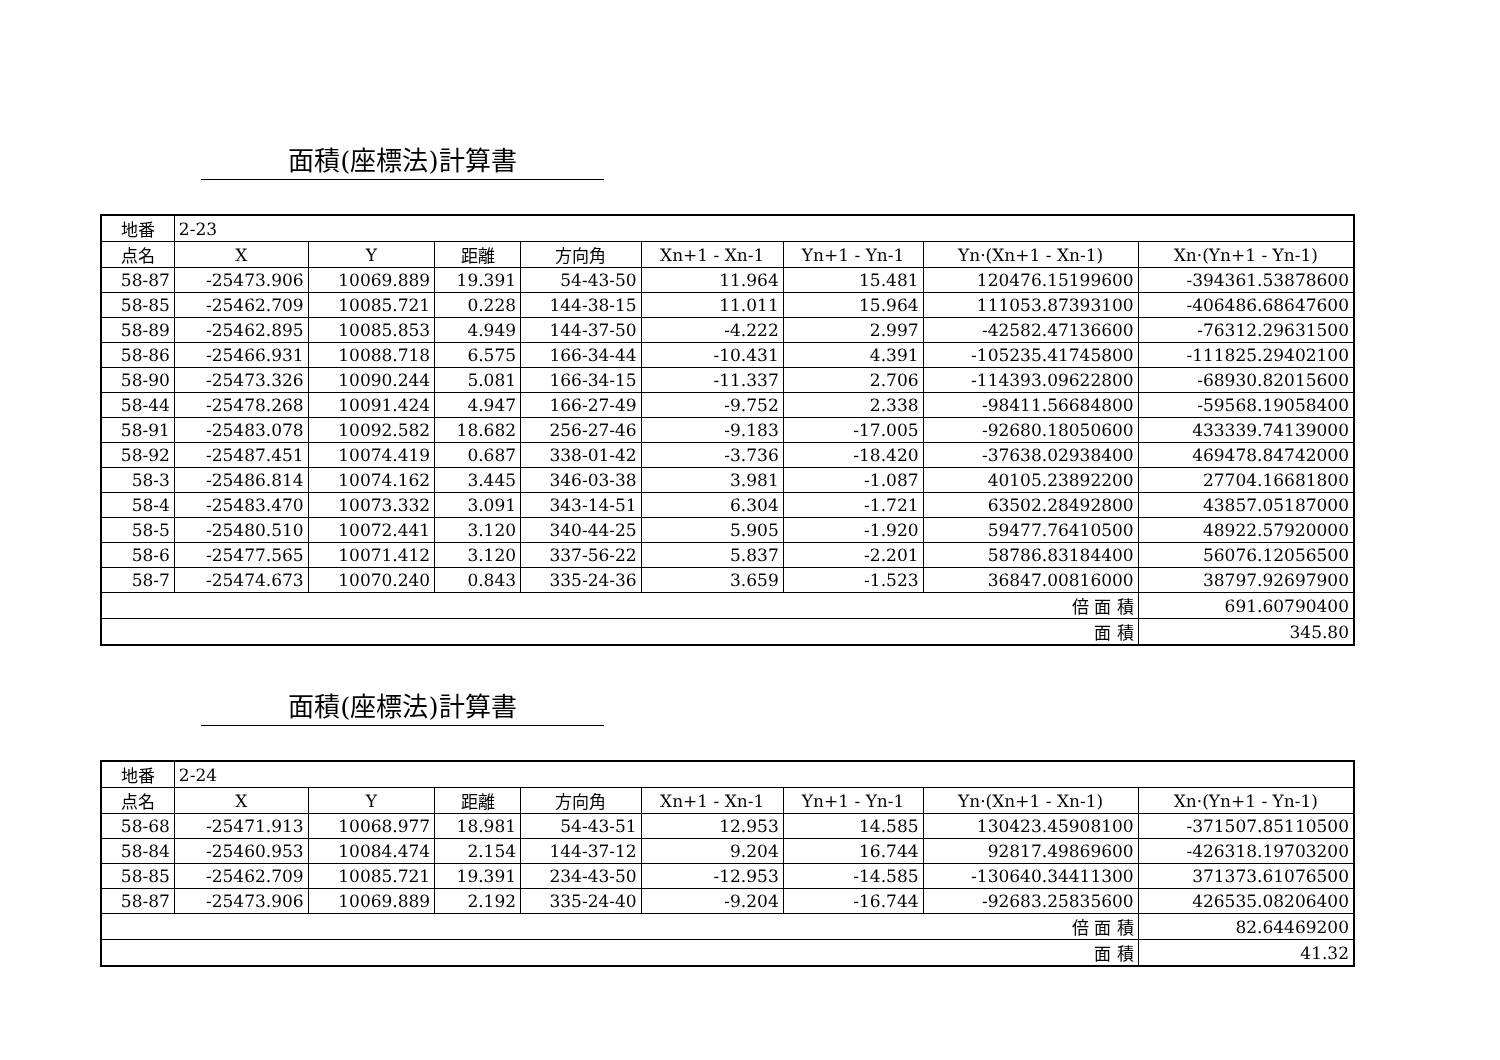面積(座標法)計算書
| 地番 | 2-23 | | | | | | | |
| 点名 | X | Y | 距離 | 方向角 | Xn+1 - Xn-1 | Yn+1 - Yn-1 | Yn·(Xn+1 - Xn-1) | Xn·(Yn+1 - Yn-1) |
| 58-87 | -25473.906 | 10069.889 | 19.391 | 54-43-50 | 11.964 | 15.481 | 120476.15199600 | -394361.53878600 |
| 58-85 | -25462.709 | 10085.721 | 0.228 | 144-38-15 | 11.011 | 15.964 | 111053.87393100 | -406486.68647600 |
| 58-89 | -25462.895 | 10085.853 | 4.949 | 144-37-50 | -4.222 | 2.997 | -42582.47136600 | -76312.29631500 |
| 58-86 | -25466.931 | 10088.718 | 6.575 | 166-34-44 | -10.431 | 4.391 | -105235.41745800 | -111825.29402100 |
| 58-90 | -25473.326 | 10090.244 | 5.081 | 166-34-15 | -11.337 | 2.706 | -114393.09622800 | -68930.82015600 |
| 58-44 | -25478.268 | 10091.424 | 4.947 | 166-27-49 | -9.752 | 2.338 | -98411.56684800 | -59568.19058400 |
| 58-91 | -25483.078 | 10092.582 | 18.682 | 256-27-46 | -9.183 | -17.005 | -92680.18050600 | 433339.74139000 |
| 58-92 | -25487.451 | 10074.419 | 0.687 | 338-01-42 | -3.736 | -18.420 | -37638.02938400 | 469478.84742000 |
| 58-3 | -25486.814 | 10074.162 | 3.445 | 346-03-38 | 3.981 | -1.087 | 40105.23892200 | 27704.16681800 |
| 58-4 | -25483.470 | 10073.332 | 3.091 | 343-14-51 | 6.304 | -1.721 | 63502.28492800 | 43857.05187000 |
| 58-5 | -25480.510 | 10072.441 | 3.120 | 340-44-25 | 5.905 | -1.920 | 59477.76410500 | 48922.57920000 |
| 58-6 | -25477.565 | 10071.412 | 3.120 | 337-56-22 | 5.837 | -2.201 | 58786.83184400 | 56076.12056500 |
| 58-7 | -25474.673 | 10070.240 | 0.843 | 335-24-36 | 3.659 | -1.523 | 36847.00816000 | 38797.92697900 |
| 倍 面 積 | | | | | | | | 691.60790400 |
| 面 積 | | | | | | | | 345.80 |
面積(座標法)計算書
| 地番 | 2-24 | | | | | | | |
| 点名 | X | Y | 距離 | 方向角 | Xn+1 - Xn-1 | Yn+1 - Yn-1 | Yn·(Xn+1 - Xn-1) | Xn·(Yn+1 - Yn-1) |
| 58-68 | -25471.913 | 10068.977 | 18.981 | 54-43-51 | 12.953 | 14.585 | 130423.45908100 | -371507.85110500 |
| 58-84 | -25460.953 | 10084.474 | 2.154 | 144-37-12 | 9.204 | 16.744 | 92817.49869600 | -426318.19703200 |
| 58-85 | -25462.709 | 10085.721 | 19.391 | 234-43-50 | -12.953 | -14.585 | -130640.34411300 | 371373.61076500 |
| 58-87 | -25473.906 | 10069.889 | 2.192 | 335-24-40 | -9.204 | -16.744 | -92683.25835600 | 426535.08206400 |
| 倍 面 積 | | | | | | | | 82.64469200 |
| 面 積 | | | | | | | | 41.32 |